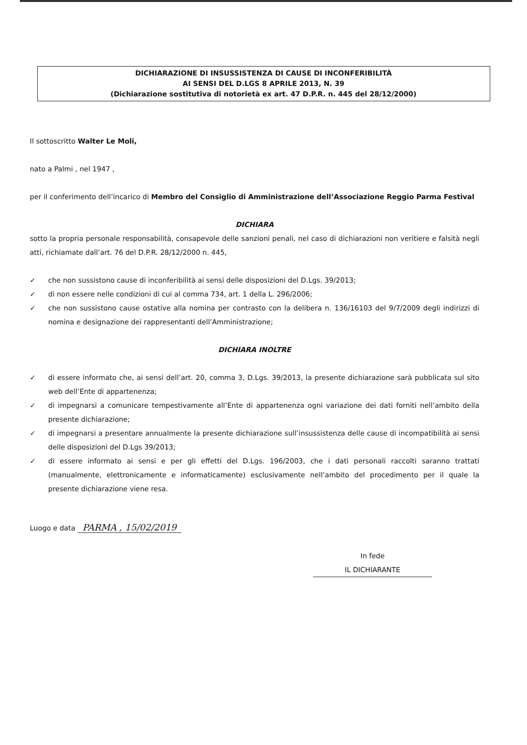DICHIARAZIONE DI INSUSSISTENZA DI CAUSE DI INCONFERIBILITÀ
AI SENSI DEL D.LGS 8 APRILE 2013, N. 39
(Dichiarazione sostitutiva di notorietà ex art. 47 D.P.R. n. 445 del 28/12/2000)
Il sottoscritto Walter Le Moli,
nato a Palmi , nel 1947 ,
per il conferimento dell’incarico di Membro del Consiglio di Amministrazione dell’Associazione Reggio Parma Festival
DICHIARA
sotto la propria personale responsabilità, consapevole delle sanzioni penali, nel caso di dichiarazioni non veritiere e falsità negli atti, richiamate dall’art. 76 del D.P.R. 28/12/2000 n. 445,
✓ che non sussistono cause di inconferibilità ai sensi delle disposizioni del D.Lgs. 39/2013;
✓ di non essere nelle condizioni di cui al comma 734, art. 1 della L. 296/2006;
✓ che non sussistono cause ostative alla nomina per contrasto con la delibera n. 136/16103 del 9/7/2009 degli indirizzi di nomina e designazione dei rappresentanti dell’Amministrazione;
DICHIARA INOLTRE
✓ di essere informato che, ai sensi dell’art. 20, comma 3, D.Lgs. 39/2013, la presente dichiarazione sarà pubblicata sul sito web dell’Ente di appartenenza;
✓ di impegnarsi a comunicare tempestivamente all’Ente di appartenenza ogni variazione dei dati forniti nell’ambito della presente dichiarazione;
✓ di impegnarsi a presentare annualmente la presente dichiarazione sull’insussistenza delle cause di incompatibilità ai sensi delle disposizioni del D.Lgs 39/2013;
✓ di essere informato ai sensi e per gli effetti del D.Lgs. 196/2003, che i dati personali raccolti saranno trattati (manualmente, elettronicamente e informaticamente) esclusivamente nell’ambito del procedimento per il quale la presente dichiarazione viene resa.
Luogo e data PARMA , 15/02/2019
In fede
IL DICHIARANTE